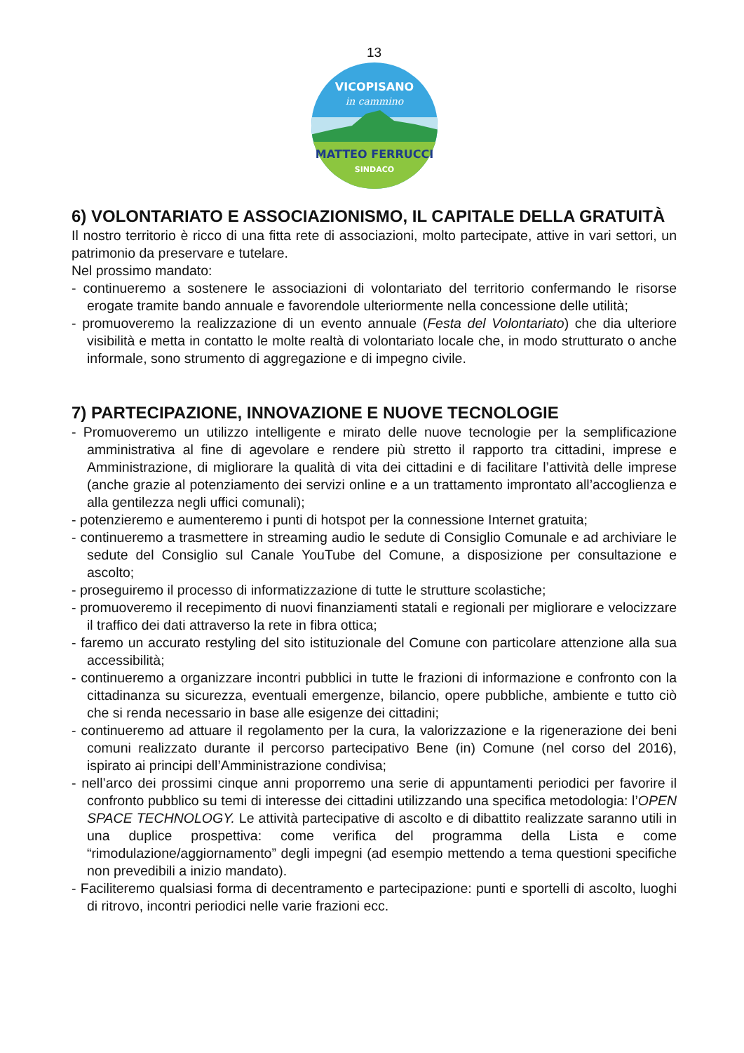13
VICOPISANO
in cammino
MATTEO FERRUCCI
SINDACO
6) VOLONTARIATO E ASSOCIAZIONISMO, IL CAPITALE DELLA GRATUITÀ
Il nostro territorio è ricco di una fitta rete di associazioni, molto partecipate, attive in vari settori, un patrimonio da preservare e tutelare.
Nel prossimo mandato:
- continueremo a sostenere le associazioni di volontariato del territorio confermando le risorse erogate tramite bando annuale e favorendole ulteriormente nella concessione delle utilità;
- promuoveremo la realizzazione di un evento annuale (Festa del Volontariato) che dia ulteriore visibilità e metta in contatto le molte realtà di volontariato locale che, in modo strutturato o anche informale, sono strumento di aggregazione e di impegno civile.
7) PARTECIPAZIONE, INNOVAZIONE E NUOVE TECNOLOGIE
- Promuoveremo un utilizzo intelligente e mirato delle nuove tecnologie per la semplificazione amministrativa al fine di agevolare e rendere più stretto il rapporto tra cittadini, imprese e Amministrazione, di migliorare la qualità di vita dei cittadini e di facilitare l’attività delle imprese (anche grazie al potenziamento dei servizi online e a un trattamento improntato all’accoglienza e alla gentilezza negli uffici comunali);
- potenzieremo e aumenteremo i punti di hotspot per la connessione Internet gratuita;
- continueremo a trasmettere in streaming audio le sedute di Consiglio Comunale e ad archiviare le sedute del Consiglio sul Canale YouTube del Comune, a disposizione per consultazione e ascolto;
- proseguiremo il processo di informatizzazione di tutte le strutture scolastiche;
- promuoveremo il recepimento di nuovi finanziamenti statali e regionali per migliorare e velocizzare il traffico dei dati attraverso la rete in fibra ottica;
- faremo un accurato restyling del sito istituzionale del Comune con particolare attenzione alla sua accessibilità;
- continueremo a organizzare incontri pubblici in tutte le frazioni di informazione e confronto con la cittadinanza su sicurezza, eventuali emergenze, bilancio, opere pubbliche, ambiente e tutto ciò che si renda necessario in base alle esigenze dei cittadini;
- continueremo ad attuare il regolamento per la cura, la valorizzazione e la rigenerazione dei beni comuni realizzato durante il percorso partecipativo Bene (in) Comune (nel corso del 2016), ispirato ai principi dell’Amministrazione condivisa;
- nell’arco dei prossimi cinque anni proporremo una serie di appuntamenti periodici per favorire il confronto pubblico su temi di interesse dei cittadini utilizzando una specifica metodologia: l’OPEN SPACE TECHNOLOGY. Le attività partecipative di ascolto e di dibattito realizzate saranno utili in una duplice prospettiva: come verifica del programma della Lista e come “rimodulazione/aggiornamento” degli impegni (ad esempio mettendo a tema questioni specifiche non prevedibili a inizio mandato).
- Faciliteremo qualsiasi forma di decentramento e partecipazione: punti e sportelli di ascolto, luoghi di ritrovo, incontri periodici nelle varie frazioni ecc.